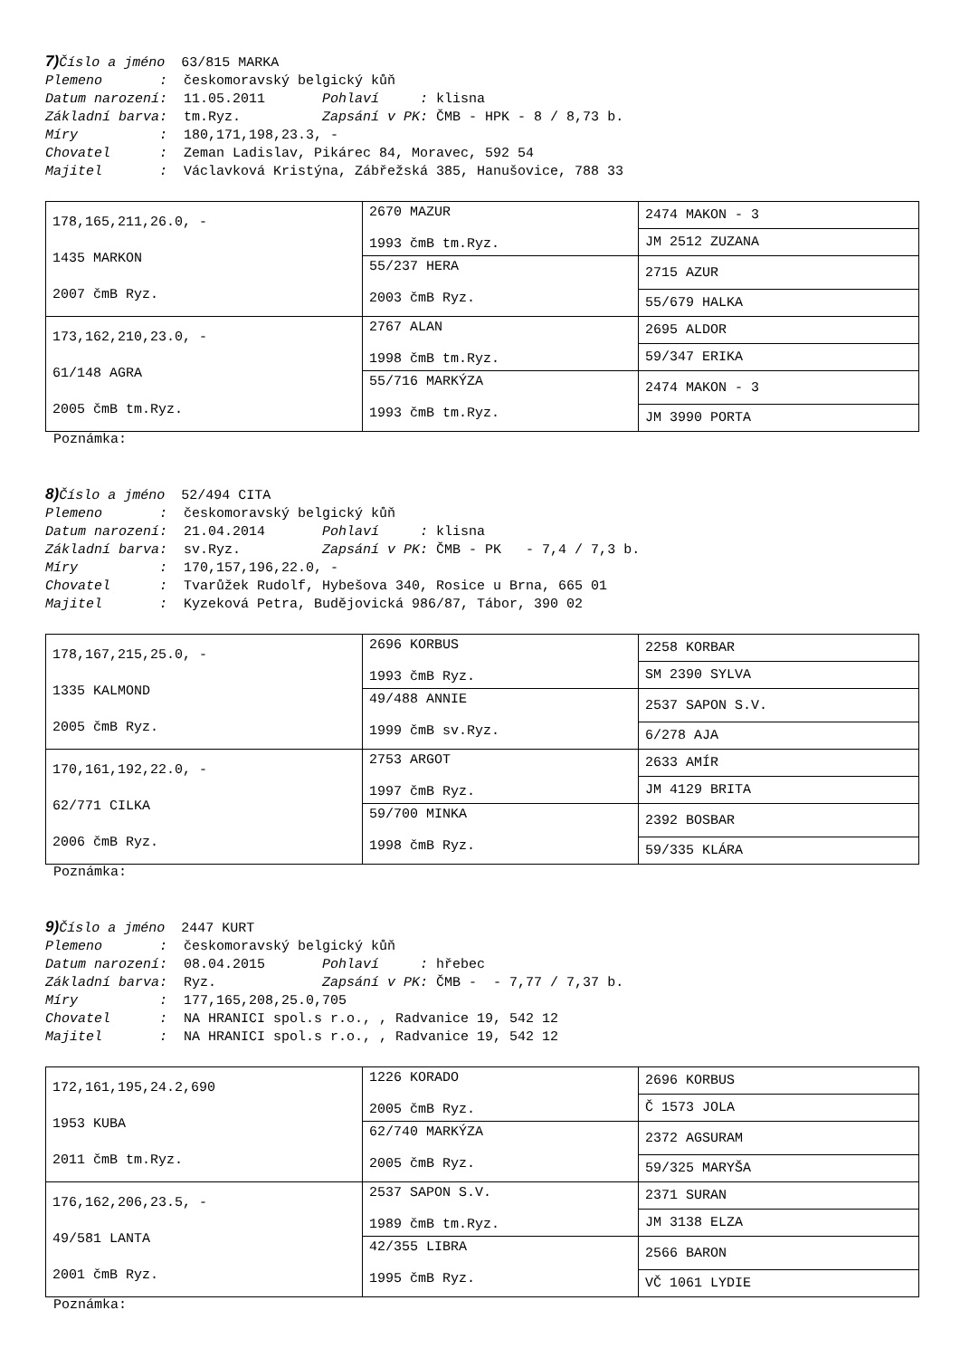7) Číslo a jméno 63/815 MARKA Plemeno : českomoravský belgický kůň Datum narození: 11.05.2011 Pohlaví : klisna Základní barva: tm.Ryz. Zapsání v PK: ČMB - HPK - 8 / 8,73 b. Míry : 180,171,198,23.3, - Chovatel : Zeman Ladislav, Pikárec 84, Moravec, 592 54 Majitel : Václavková Kristýna, Zábřežská 385, Hanušovice, 788 33
| 178,165,211,26.0, - 1435 MARKON 2007 čmB Ryz. | 2670 MAZUR 1993 čmB tm.Ryz. | 2474 MAKON - 3 |
| | | JM 2512 ZUZANA |
| | 55/237 HERA 2003 čmB Ryz. | 2715 AZUR |
| | | 55/679 HALKA |
| 173,162,210,23.0, - 61/148 AGRA 2005 čmB tm.Ryz. | 2767 ALAN 1998 čmB tm.Ryz. | 2695 ALDOR |
| | | 59/347 ERIKA |
| | 55/716 MARKÝZA 1993 čmB tm.Ryz. | 2474 MAKON - 3 |
| | | JM 3990 PORTA |
Poznámka:
8) Číslo a jméno 52/494 CITA Plemeno : českomoravský belgický kůň Datum narození: 21.04.2014 Pohlaví : klisna Základní barva: sv.Ryz. Zapsání v PK: ČMB - PK - 7,4 / 7,3 b. Míry : 170,157,196,22.0, - Chovatel : Tvarůžek Rudolf, Hybešova 340, Rosice u Brna, 665 01 Majitel : Kyzeková Petra, Budějovická 986/87, Tábor, 390 02
| 178,167,215,25.0, - 1335 KALMOND 2005 čmB Ryz. | 2696 KORBUS 1993 čmB Ryz. | 2258 KORBAR |
| | | SM 2390 SYLVA |
| | 49/488 ANNIE 1999 čmB sv.Ryz. | 2537 SAPON S.V. |
| | | 6/278 AJA |
| 170,161,192,22.0, - 62/771 CILKA 2006 čmB Ryz. | 2753 ARGOT 1997 čmB Ryz. | 2633 AMÍR |
| | | JM 4129 BRITA |
| | 59/700 MINKA 1998 čmB Ryz. | 2392 BOSBAR |
| | | 59/335 KLÁRA |
Poznámka:
9) Číslo a jméno 2447 KURT Plemeno : českomoravský belgický kůň Datum narození: 08.04.2015 Pohlaví : hřebec Základní barva: Ryz. Zapsání v PK: ČMB - - 7,77 / 7,37 b. Míry : 177,165,208,25.0,705 Chovatel : NA HRANICI spol.s r.o., , Radvanice 19, 542 12 Majitel : NA HRANICI spol.s r.o., , Radvanice 19, 542 12
| 172,161,195,24.2,690 1953 KUBA 2011 čmB tm.Ryz. | 1226 KORADO 2005 čmB Ryz. | 2696 KORBUS |
| | | Č 1573 JOLA |
| | 62/740 MARKÝZA 2005 čmB Ryz. | 2372 AGSURAM |
| | | 59/325 MARYŠA |
| 176,162,206,23.5, - 49/581 LANTA 2001 čmB Ryz. | 2537 SAPON S.V. 1989 čmB tm.Ryz. | 2371 SURAN |
| | | JM 3138 ELZA |
| | 42/355 LIBRA 1995 čmB Ryz. | 2566 BARON |
| | | VČ 1061 LYDIE |
Poznámka: